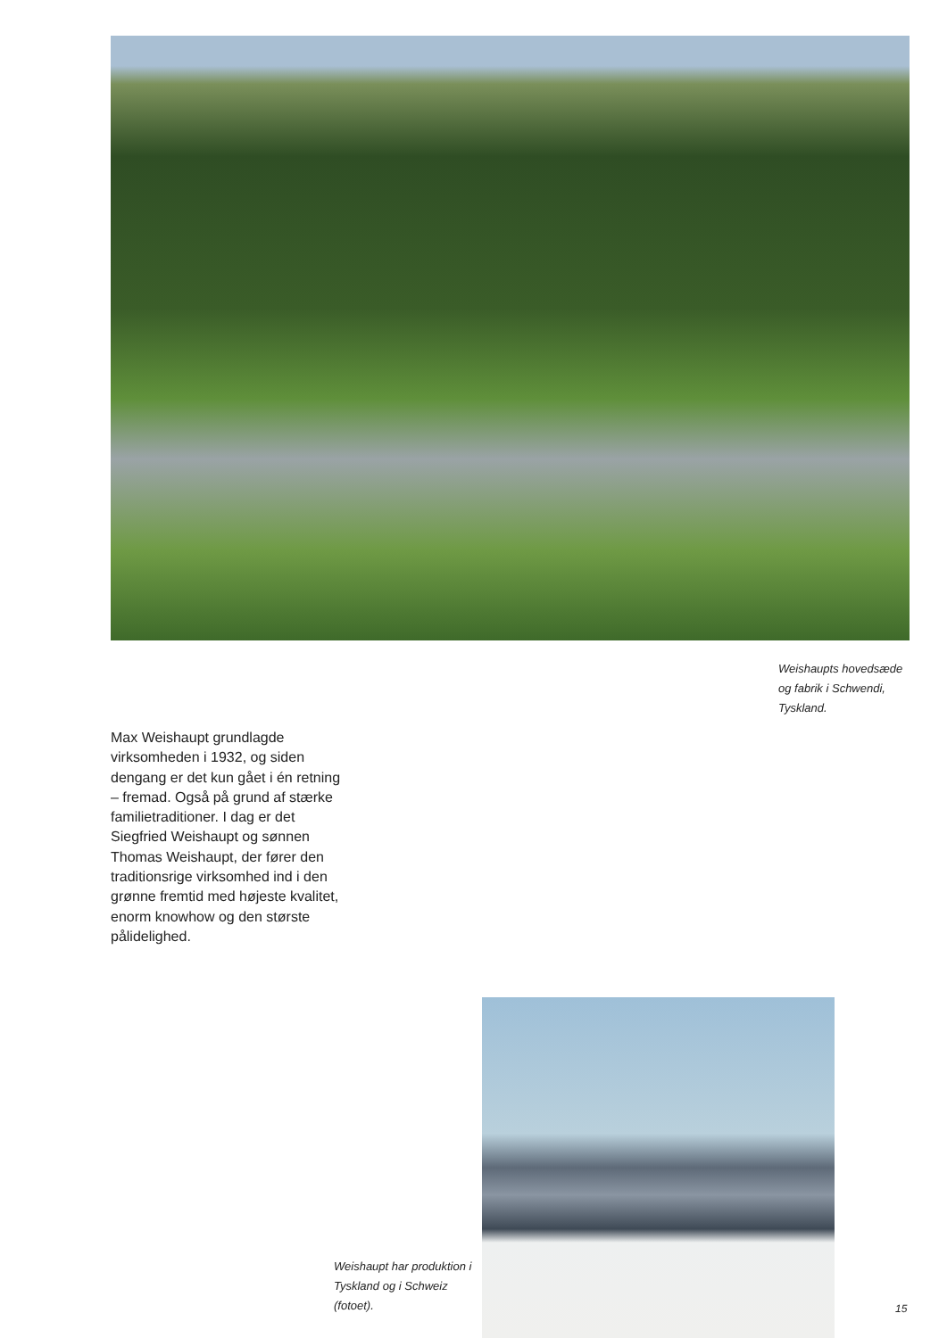Weishaupts hovedsæde og fabrik i Schwendi, Tyskland.
Max Weishaupt grundlagde virksomheden i 1932, og siden dengang er det kun gået i én retning – fremad. Også på grund af stærke familietraditioner. I dag er det Siegfried Weishaupt og sønnen Thomas Weishaupt, der fører den traditionsrige virksomhed ind i den grønne fremtid med højeste kvalitet, enorm knowhow og den største pålidelighed.
Weishaupt har produktion i Tyskland og i Schweiz (fotoet).
15